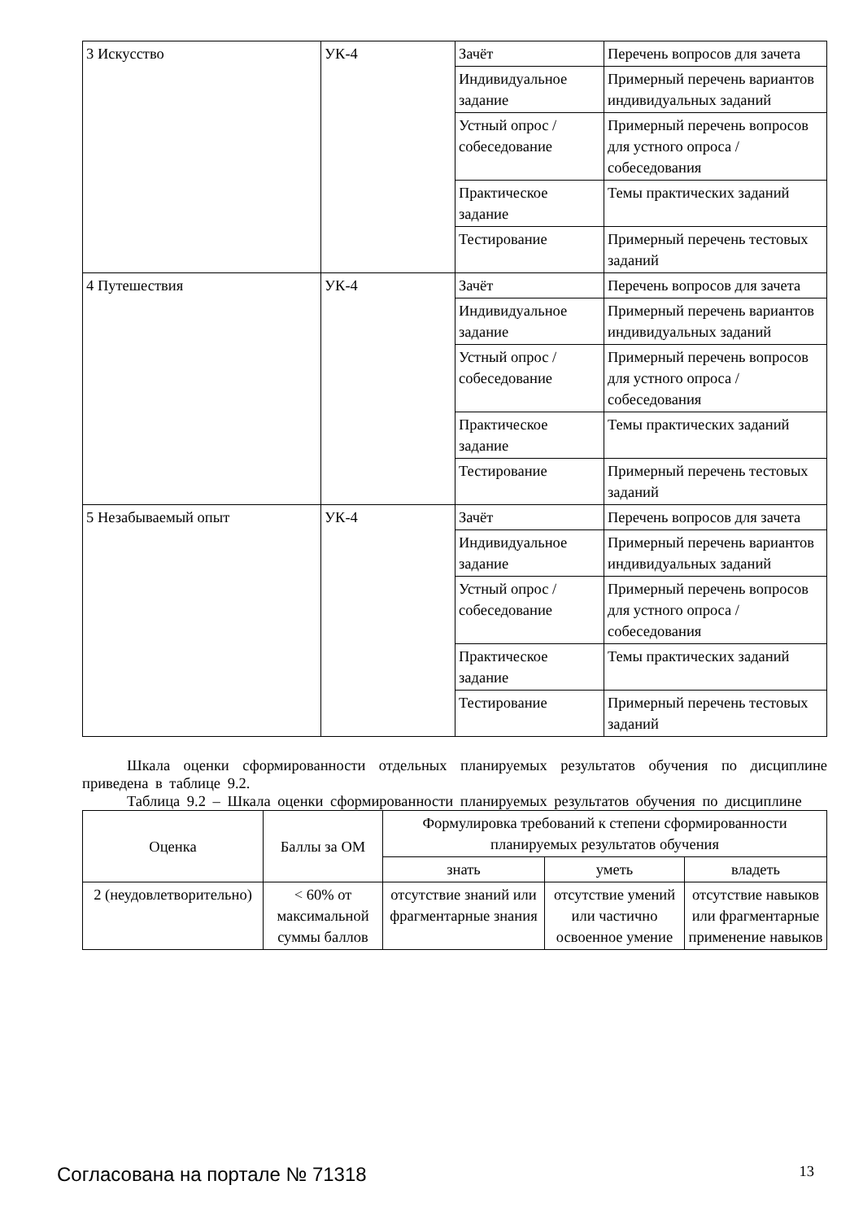| 3 Искусство | УК-4 | Зачёт | Перечень вопросов для зачета |
| | | Индивидуальное задание | Примерный перечень вариантов индивидуальных заданий |
| | | Устный опрос / собеседование | Примерный перечень вопросов для устного опроса / собеседования |
| | | Практическое задание | Темы практических заданий |
| | | Тестирование | Примерный перечень тестовых заданий |
| 4 Путешествия | УК-4 | Зачёт | Перечень вопросов для зачета |
| | | Индивидуальное задание | Примерный перечень вариантов индивидуальных заданий |
| | | Устный опрос / собеседование | Примерный перечень вопросов для устного опроса / собеседования |
| | | Практическое задание | Темы практических заданий |
| | | Тестирование | Примерный перечень тестовых заданий |
| 5 Незабываемый опыт | УК-4 | Зачёт | Перечень вопросов для зачета |
| | | Индивидуальное задание | Примерный перечень вариантов индивидуальных заданий |
| | | Устный опрос / собеседование | Примерный перечень вопросов для устного опроса / собеседования |
| | | Практическое задание | Темы практических заданий |
| | | Тестирование | Примерный перечень тестовых заданий |
Шкала оценки сформированности отдельных планируемых результатов обучения по дисциплине приведена в таблице 9.2.
Таблица 9.2 – Шкала оценки сформированности планируемых результатов обучения по дисциплине
| Оценка | Баллы за ОМ | Формулировка требований к степени сформированности планируемых результатов обучения | | |
| --- | --- | --- | --- | --- |
| | | знать | уметь | владеть |
| 2 (неудовлетворительно) | < 60% от максимальной суммы баллов | отсутствие знаний или фрагментарные знания | отсутствие умений или частично освоенное умение | отсутствие навыков или фрагментарные применение навыков |
Согласована на портале № 71318 13